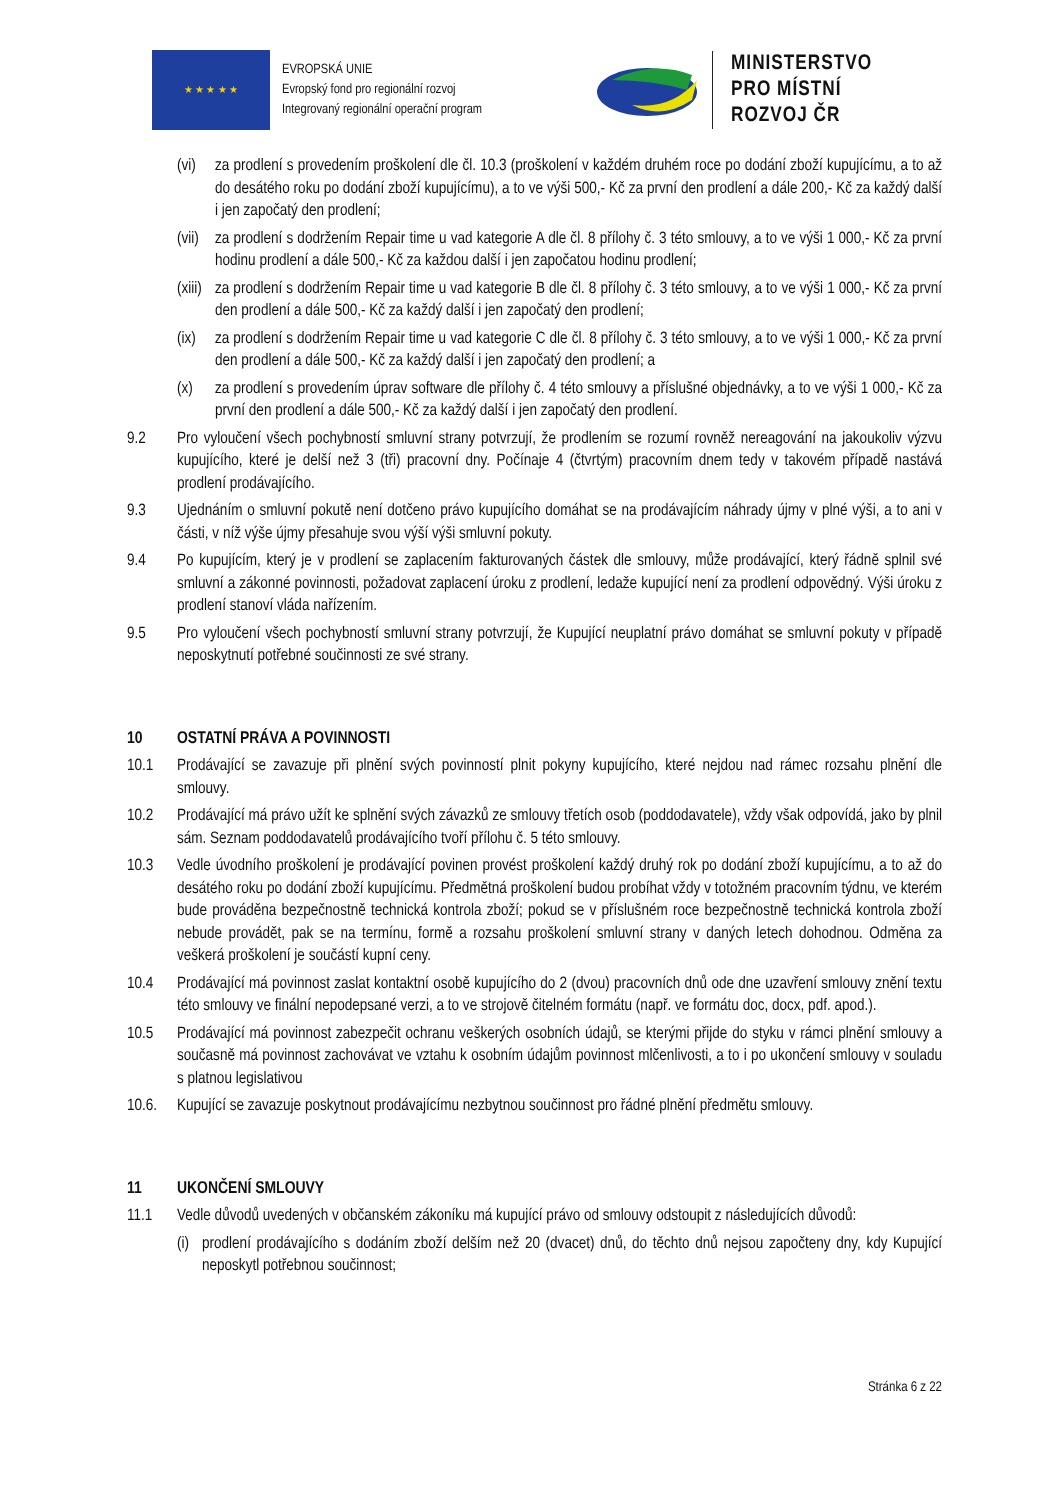★ ★ ★ ★ ★
EVROPSKÁ UNIE
Evropský fond pro regionální rozvoj
Integrovaný regionální operační program
MINISTERSTVO
PRO MÍSTNÍ
ROZVOJ ČR
(vi) za prodlení s provedením proškolení dle čl. 10.3 (proškolení v každém druhém roce po dodání zboží kupujícímu, a to až do desátého roku po dodání zboží kupujícímu), a to ve výši 500,- Kč za první den prodlení a dále 200,- Kč za každý další i jen započatý den prodlení;
(vii) za prodlení s dodržením Repair time u vad kategorie A dle čl. 8 přílohy č. 3 této smlouvy, a to ve výši 1 000,- Kč za první hodinu prodlení a dále 500,- Kč za každou další i jen započatou hodinu prodlení;
(xiii) za prodlení s dodržením Repair time u vad kategorie B dle čl. 8 přílohy č. 3 této smlouvy, a to ve výši 1 000,- Kč za první den prodlení a dále 500,- Kč za každý další i jen započatý den prodlení;
(ix) za prodlení s dodržením Repair time u vad kategorie C dle čl. 8 přílohy č. 3 této smlouvy, a to ve výši 1 000,- Kč za první den prodlení a dále 500,- Kč za každý další i jen započatý den prodlení; a
(x) za prodlení s provedením úprav software dle přílohy č. 4 této smlouvy a příslušné objednávky, a to ve výši 1 000,- Kč za první den prodlení a dále 500,- Kč za každý další i jen započatý den prodlení.
9.2 Pro vyloučení všech pochybností smluvní strany potvrzují, že prodlením se rozumí rovněž nereagování na jakoukoliv výzvu kupujícího, které je delší než 3 (tři) pracovní dny. Počínaje 4 (čtvrtým) pracovním dnem tedy v takovém případě nastává prodlení prodávajícího.
9.3 Ujednáním o smluvní pokutě není dotčeno právo kupujícího domáhat se na prodávajícím náhrady újmy v plné výši, a to ani v části, v níž výše újmy přesahuje svou výší výši smluvní pokuty.
9.4 Po kupujícím, který je v prodlení se zaplacením fakturovaných částek dle smlouvy, může prodávající, který řádně splnil své smluvní a zákonné povinnosti, požadovat zaplacení úroku z prodlení, ledaže kupující není za prodlení odpovědný. Výši úroku z prodlení stanoví vláda nařízením.
9.5 Pro vyloučení všech pochybností smluvní strany potvrzují, že Kupující neuplatní právo domáhat se smluvní pokuty v případě neposkytnutí potřebné součinnosti ze své strany.
10 OSTATNÍ PRÁVA A POVINNOSTI
10.1 Prodávající se zavazuje při plnění svých povinností plnit pokyny kupujícího, které nejdou nad rámec rozsahu plnění dle smlouvy.
10.2 Prodávající má právo užít ke splnění svých závazků ze smlouvy třetích osob (poddodavatele), vždy však odpovídá, jako by plnil sám. Seznam poddodavatelů prodávajícího tvoří přílohu č. 5 této smlouvy.
10.3 Vedle úvodního proškolení je prodávající povinen provést proškolení každý druhý rok po dodání zboží kupujícímu, a to až do desátého roku po dodání zboží kupujícímu. Předmětná proškolení budou probíhat vždy v totožném pracovním týdnu, ve kterém bude prováděna bezpečnostně technická kontrola zboží; pokud se v příslušném roce bezpečnostně technická kontrola zboží nebude provádět, pak se na termínu, formě a rozsahu proškolení smluvní strany v daných letech dohodnou. Odměna za veškerá proškolení je součástí kupní ceny.
10.4 Prodávající má povinnost zaslat kontaktní osobě kupujícího do 2 (dvou) pracovních dnů ode dne uzavření smlouvy znění textu této smlouvy ve finální nepodepsané verzi, a to ve strojově čitelném formátu (např. ve formátu doc, docx, pdf. apod.).
10.5 Prodávající má povinnost zabezpečit ochranu veškerých osobních údajů, se kterými přijde do styku v rámci plnění smlouvy a současně má povinnost zachovávat ve vztahu k osobním údajům povinnost mlčenlivosti, a to i po ukončení smlouvy v souladu s platnou legislativou
10.6. Kupující se zavazuje poskytnout prodávajícímu nezbytnou součinnost pro řádné plnění předmětu smlouvy.
11 UKONČENÍ SMLOUVY
11.1 Vedle důvodů uvedených v občanském zákoníku má kupující právo od smlouvy odstoupit z následujících důvodů:
(i) prodlení prodávajícího s dodáním zboží delším než 20 (dvacet) dnů, do těchto dnů nejsou započteny dny, kdy Kupující neposkytl potřebnou součinnost;
Stránka 6 z 22